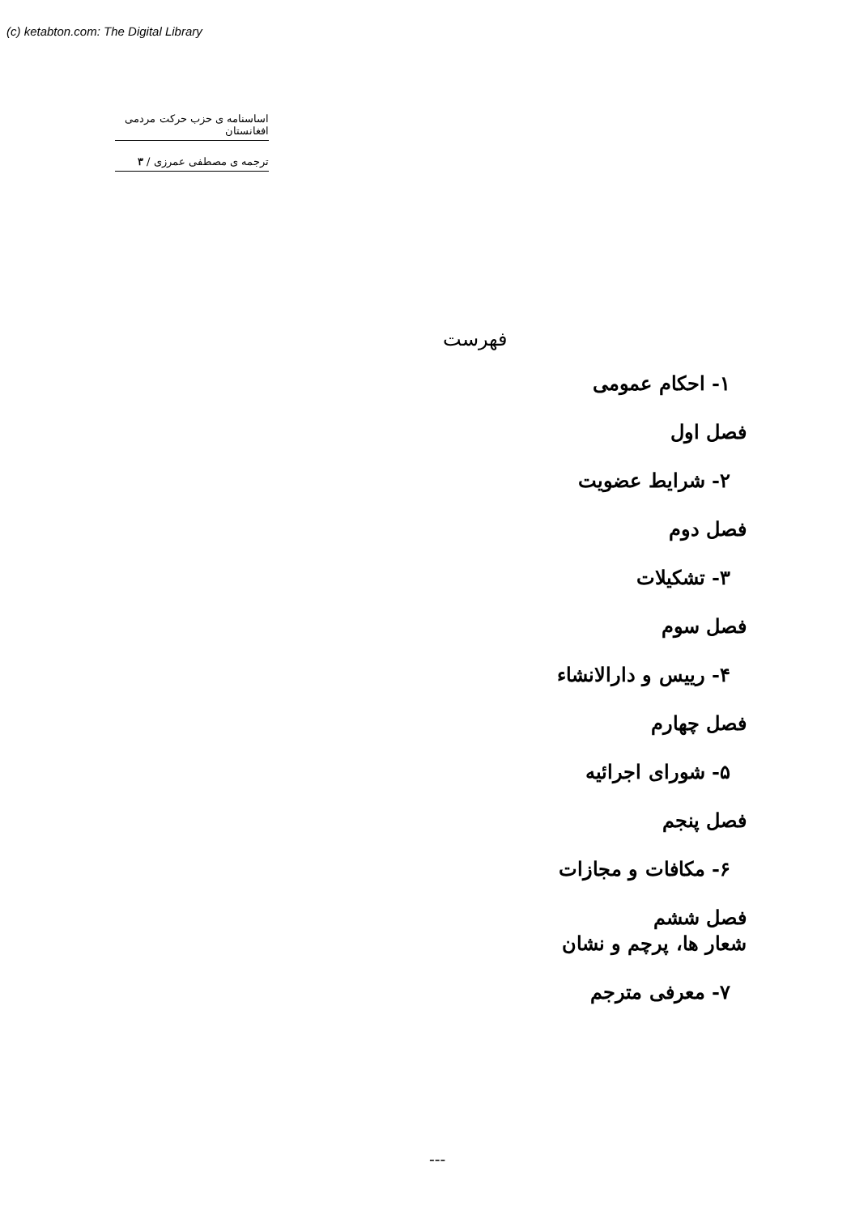(c) ketabton.com: The Digital Library
اساسنامه ی حزب حرکت مردمی افغانستان
ترجمه ی مصطفی عمرزی / ۳
فهرست
۱- احکام عمومی
فصل اول
۲- شرایط عضویت
فصل دوم
۳- تشکیلات
فصل سوم
۴- رییس و دارالانشاء
فصل چهارم
۵- شورای اجرائیه
فصل پنجم
۶- مکافات و مجازات
فصل ششم
شعار ها، پرچم و نشان
۷- معرفی مترجم
---